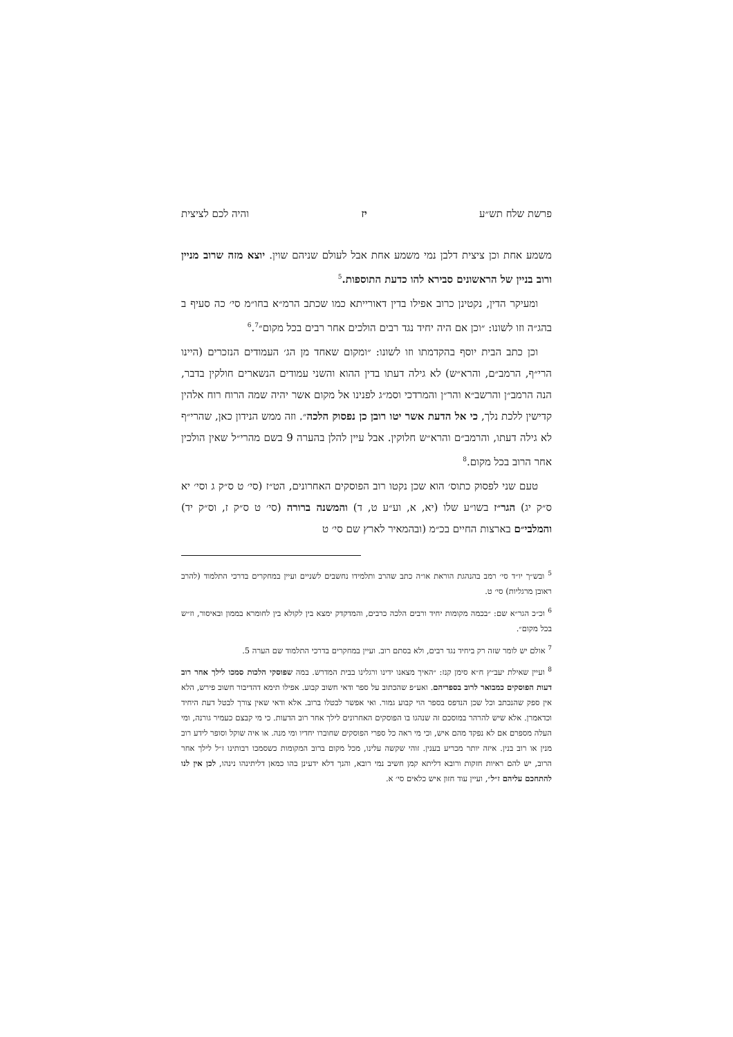פרשת שלח תש״ע יז והיה לכם לציצית
משמע אחת וכן ציצית דלבן נמי משמע אחת אבל לעולם שניהם שוין. יוצא מזה שרוב מניין ורוב בניין של הראשונים סבירא להו כדעת התוספות.<sup>5</sup>
ומעיקר הדין, נקטינן כרוב אפילו בדין דאורייתא כמו שכתב הרמ״א בחו״מ סי׳ כה סעיף ב בהג״ה וזו לשונו: ״וכן אם היה יחיד נגד רבים הולכים אחר רבים בכל מקום״<sup>6</sup>.<sup>7</sup>
וכן כתב הבית יוסף בהקדמתו וזו לשונו: ״ומקום שאחד מן הג׳ העמודים הנזכרים (היינו הרי״ף, הרמב״ם, והרא״ש) לא גילה דעתו בדין ההוא והשני עמודים הנשארים חולקין בדבר, הנה הרמב״ן והרשב״א והר״ן והמרדכי וסמ״ג לפנינו אל מקום אשר יהיה שמה הרוח רוח אלהין קדישין ללכת נלך, כי אל הדעת אשר יטו רובן כן נפסוק הלכה״. וזה ממש הנידון כאן, שהרי״ף לא גילה דעתו, והרמב״ם והרא״ש חלוקין. אבל עיין להלן בהערה 9 בשם מהרי״ל שאין הולכין אחר הרוב בכל מקום.<sup>8</sup>
טעם שני לפסוק כתוס׳ הוא שכן נקטו רוב הפוסקים האחרונים, הט״ז (סי׳ ט ס״ק ג וסי׳ יא ס״ק יג) הגר״ז בשו״ע שלו (יא, א, וע״ע ט, ד) והמשנה ברורה (סי׳ ט ס״ק ז, וס״ק יד) והמלבי״ם בארצות החיים בכ״מ (ובהמאיר לארץ שם סי׳ ט
<sup>5</sup> ובש״ך יו״ד סי׳ רמב בהנהגת הוראת או״ה כתב שהרב ותלמידו נחשבים לשניים ועיין במחקרים בדרכי התלמוד (להרב ראובן מרגליות) סי׳ ט.
<sup>6</sup> וכ״כ הגר״א שם: ״בכמה מקומות יחיד ורבים הלכה כרבים, והמדקדק ימצא בין לקולא בין לחומרא בממון ובאיסור, וז״ש בכל מקום״.
<sup>7</sup> אולם יש לומר שזה רק ביחיד נגד רבים, ולא בסתם רוב. ועיין במחקרים בדרכי התלמוד שם הערה 5.
<sup>8</sup> ועיין שאילת יעב״ץ ח״א סימן קנז: ״האיך מצאנו ידינו ורגלינו בבית המדרש. במה שפוסקי הלכות סמכו לילך אחר רוב דעות הפוסקים כמבואר לרוב בספריהם. ואע״פ שהכתוב על ספר ודאי חשוב קבוע. אפילו תימא דהדיבור חשוב פירש, הלא אין ספק שהנכתב וכל שכן הנדפס בספר הוי קבוע גמור. ואי אפשר לבטלו ברוב. אלא ודאי שאין צורך לבטל דעת היחיד וכדאמרן. אלא שיש להרהר במוסכם זה שנהגו בו הפוסקים האחרונים לילך אחר רוב הדעות. כי מי קבצם כעמיר גורנה, ומי העלה מספרם אם לא נפקד מהם איש, וכי מי ראה כל ספרי הפוסקים שחוברו יחדיו ומי מנה. או איה שוקל וסופר לידע רוב מנין או רוב בנין. איזה יותר מכריע בענין. זוהי שקשה עלינו, מכל מקום ברוב המקומות כשסמכו רבותינו ז״ל לילך אחר הרוב, יש להם ראיות חזקות ורובא דליתא קמן חשיב נמי רובא, והנך דלא ידעינן בהו כמאן דליתינהו נינהו, לכן אין לנו להתחכם עליהם ז״ל״, ועיין עוד חזון איש כלאים סי׳ א.